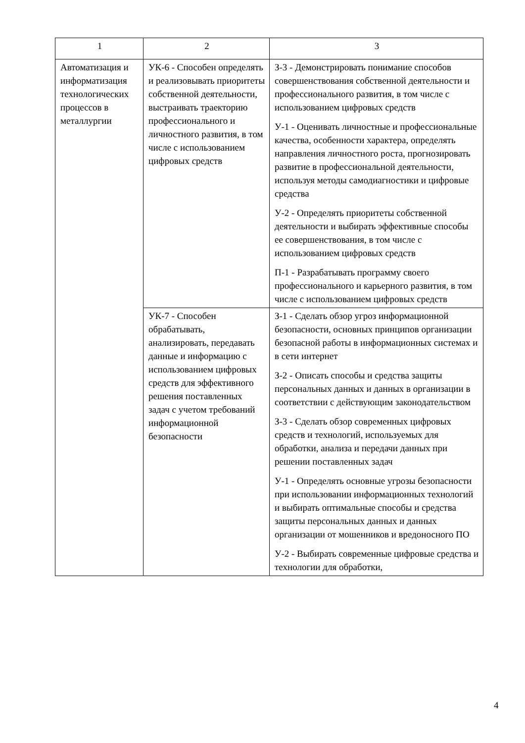| 1 | 2 | 3 |
| Автоматизация и информатизация технологических процессов в металлургии | УК-6 - Способен определять и реализовывать приоритеты собственной деятельности, выстраивать траекторию профессионального и личностного развития, в том числе с использованием цифровых средств | З-3 - Демонстрировать понимание способов совершенствования собственной деятельности и профессионального развития, в том числе с использованием цифровых средств У-1 - Оценивать личностные и профессиональные качества, особенности характера, определять направления личностного роста, прогнозировать развитие в профессиональной деятельности, используя методы самодиагностики и цифровые средства У-2 - Определять приоритеты собственной деятельности и выбирать эффективные способы ее совершенствования, в том числе с использованием цифровых средств П-1 - Разрабатывать программу своего профессионального и карьерного развития, в том числе с использованием цифровых средств |
| | УК-7 - Способен обрабатывать, анализировать, передавать данные и информацию с использованием цифровых средств для эффективного решения поставленных задач с учетом требований информационной безопасности | З-1 - Сделать обзор угроз информационной безопасности, основных принципов организации безопасной работы в информационных системах и в сети интернет З-2 - Описать способы и средства защиты персональных данных и данных в организации в соответствии с действующим законодательством З-3 - Сделать обзор современных цифровых средств и технологий, используемых для обработки, анализа и передачи данных при решении поставленных задач У-1 - Определять основные угрозы безопасности при использовании информационных технологий и выбирать оптимальные способы и средства защиты персональных данных и данных организации от мошенников и вредоносного ПО У-2 - Выбирать современные цифровые средства и технологии для обработки, |
4